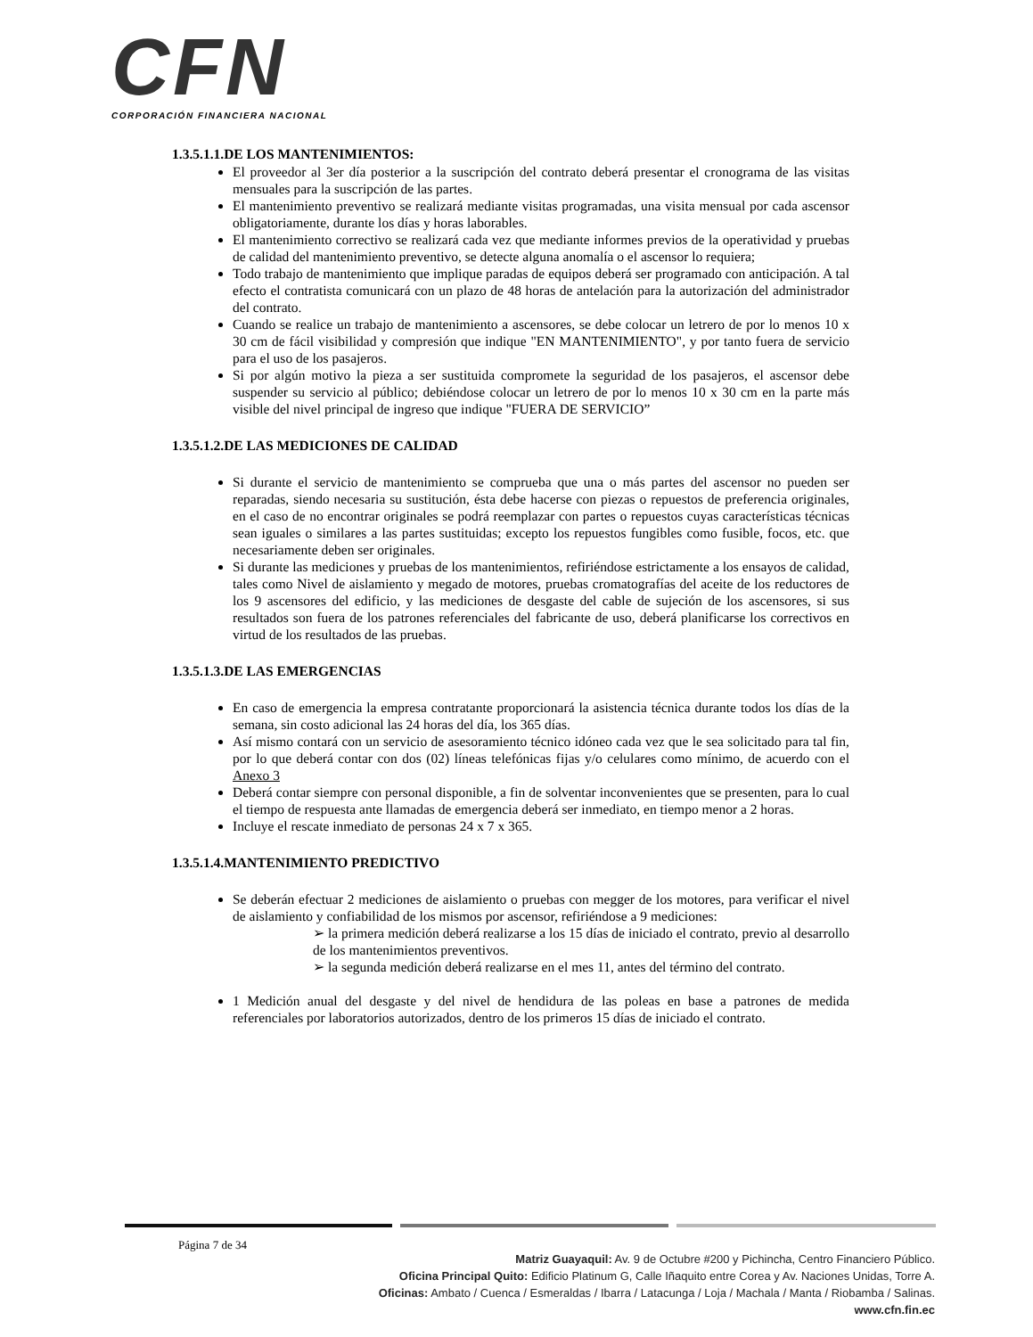CFN
CORPORACIÓN FINANCIERA NACIONAL
1.3.5.1.1.DE LOS MANTENIMIENTOS:
El proveedor al 3er día posterior a la suscripción del contrato deberá presentar el cronograma de las visitas mensuales para la suscripción de las partes.
El mantenimiento preventivo se realizará mediante visitas programadas, una visita mensual por cada ascensor obligatoriamente, durante los días y horas laborables.
El mantenimiento correctivo se realizará cada vez que mediante informes previos de la operatividad y pruebas de calidad del mantenimiento preventivo, se detecte alguna anomalía o el ascensor lo requiera;
Todo trabajo de mantenimiento que implique paradas de equipos deberá ser programado con anticipación. A tal efecto el contratista comunicará con un plazo de 48 horas de antelación para la autorización del administrador del contrato.
Cuando se realice un trabajo de mantenimiento a ascensores, se debe colocar un letrero de por lo menos 10 x 30 cm de fácil visibilidad y compresión que indique "EN MANTENIMIENTO", y por tanto fuera de servicio para el uso de los pasajeros.
Si por algún motivo la pieza a ser sustituida compromete la seguridad de los pasajeros, el ascensor debe suspender su servicio al público; debiéndose colocar un letrero de por lo menos 10 x 30 cm en la parte más visible del nivel principal de ingreso que indique "FUERA DE SERVICIO”
1.3.5.1.2.DE LAS MEDICIONES DE CALIDAD
Si durante el servicio de mantenimiento se comprueba que una o más partes del ascensor no pueden ser reparadas, siendo necesaria su sustitución, ésta debe hacerse con piezas o repuestos de preferencia originales, en el caso de no encontrar originales se podrá reemplazar con partes o repuestos cuyas características técnicas sean iguales o similares a las partes sustituidas; excepto los repuestos fungibles como fusible, focos, etc. que necesariamente deben ser originales.
Si durante las mediciones y pruebas de los mantenimientos, refiriéndose estrictamente a los ensayos de calidad, tales como Nivel de aislamiento y megado de motores, pruebas cromatografías del aceite de los reductores de los 9 ascensores del edificio, y las mediciones de desgaste del cable de sujeción de los ascensores, si sus resultados son fuera de los patrones referenciales del fabricante de uso, deberá planificarse los correctivos en virtud de los resultados de las pruebas.
1.3.5.1.3.DE LAS EMERGENCIAS
En caso de emergencia la empresa contratante proporcionará la asistencia técnica durante todos los días de la semana, sin costo adicional las 24 horas del día, los 365 días.
Así mismo contará con un servicio de asesoramiento técnico idóneo cada vez que le sea solicitado para tal fin, por lo que deberá contar con dos (02) líneas telefónicas fijas y/o celulares como mínimo, de acuerdo con el Anexo 3
Deberá contar siempre con personal disponible, a fin de solventar inconvenientes que se presenten, para lo cual el tiempo de respuesta ante llamadas de emergencia deberá ser inmediato, en tiempo menor a 2 horas.
Incluye el rescate inmediato de personas 24 x 7 x 365.
1.3.5.1.4.MANTENIMIENTO PREDICTIVO
Se deberán efectuar 2 mediciones de aislamiento o pruebas con megger de los motores, para verificar el nivel de aislamiento y confiabilidad de los mismos por ascensor, refiriéndose a 9 mediciones:
➢ la primera medición deberá realizarse a los 15 días de iniciado el contrato, previo al desarrollo de los mantenimientos preventivos.
➢ la segunda medición deberá realizarse en el mes 11, antes del término del contrato.
1 Medición anual del desgaste y del nivel de hendidura de las poleas en base a patrones de medida referenciales por laboratorios autorizados, dentro de los primeros 15 días de iniciado el contrato.
Página 7 de 34
Matriz Guayaquil: Av. 9 de Octubre #200 y Pichincha, Centro Financiero Público.
Oficina Principal Quito: Edificio Platinum G, Calle Iñaquito entre Corea y Av. Naciones Unidas, Torre A.
Oficinas: Ambato / Cuenca / Esmeraldas / Ibarra / Latacunga / Loja / Machala / Manta / Riobamba / Salinas.
www.cfn.fin.ec